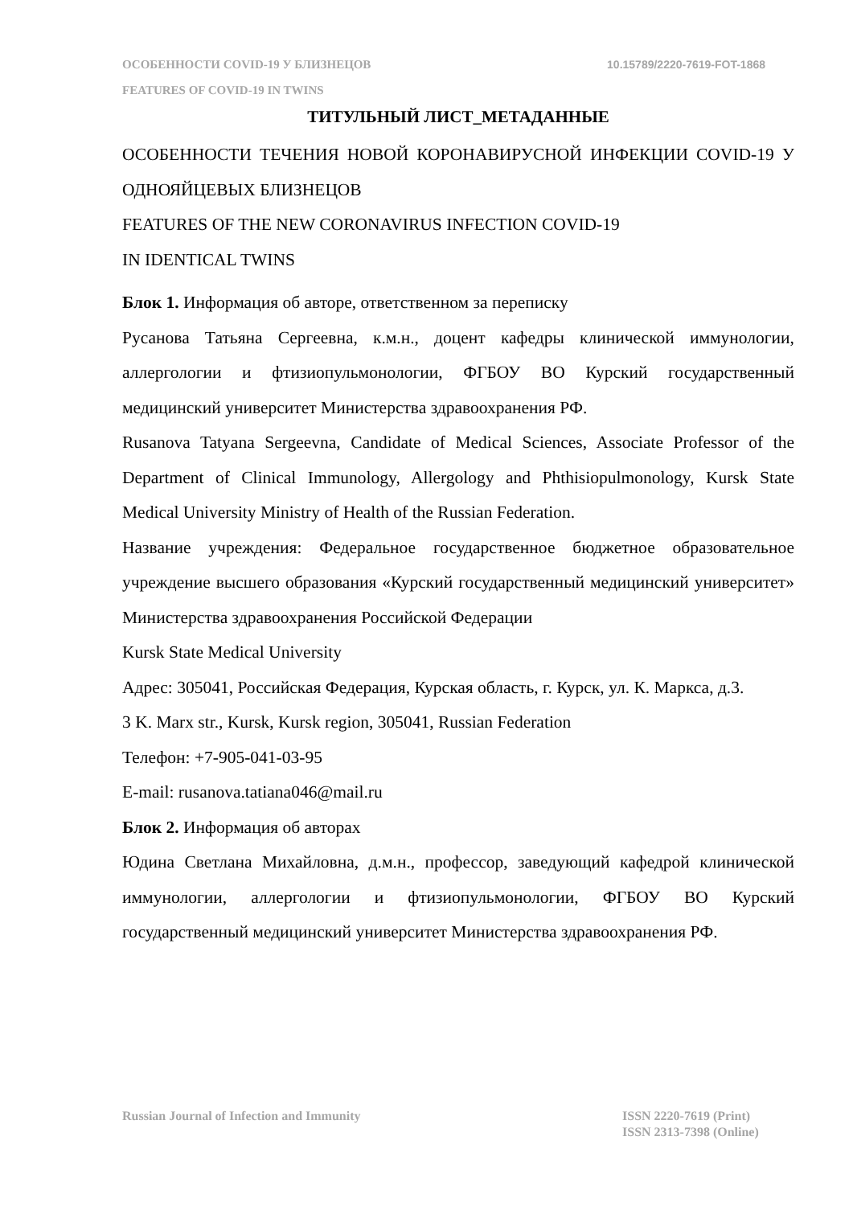10.15789/2220-7619-FOT-1868 ОСОБЕННОСТИ COVID-19 У БЛИЗНЕЦОВ
FEATURES OF COVID-19 IN TWINS
ТИТУЛЬНЫЙ ЛИСТ_МЕТАДАННЫЕ
ОСОБЕННОСТИ ТЕЧЕНИЯ НОВОЙ КОРОНАВИРУСНОЙ ИНФЕКЦИИ COVID-19 У ОДНОЯЙЦЕВЫХ БЛИЗНЕЦОВ
FEATURES OF THE NEW CORONAVIRUS INFECTION COVID-19
IN IDENTICAL TWINS
Блок 1. Информация об авторе, ответственном за переписку
Русанова Татьяна Сергеевна, к.м.н., доцент кафедры клинической иммунологии, аллергологии и фтизиопульмонологии, ФГБОУ ВО Курский государственный медицинский университет Министерства здравоохранения РФ.
Rusanova Tatyana Sergeevna, Candidate of Medical Sciences, Associate Professor of the Department of Clinical Immunology, Allergology and Phthisiopulmonology, Kursk State Medical University Ministry of Health of the Russian Federation.
Название учреждения: Федеральное государственное бюджетное образовательное учреждение высшего образования «Курский государственный медицинский университет» Министерства здравоохранения Российской Федерации
Kursk State Medical University
Адрес: 305041, Российская Федерация, Курская область, г. Курск, ул. К. Маркса, д.3.
3 K. Marx str., Kursk, Kursk region, 305041, Russian Federation
Телефон: +7-905-041-03-95
E-mail: rusanova.tatiana046@mail.ru
Блок 2. Информация об авторах
Юдина Светлана Михайловна, д.м.н., профессор, заведующий кафедрой клинической иммунологии, аллергологии и фтизиопульмонологии, ФГБОУ ВО Курский государственный медицинский университет Министерства здравоохранения РФ.
ISSN 2220-7619 (Print)
ISSN 2313-7398 (Online)
Russian Journal of Infection and Immunity